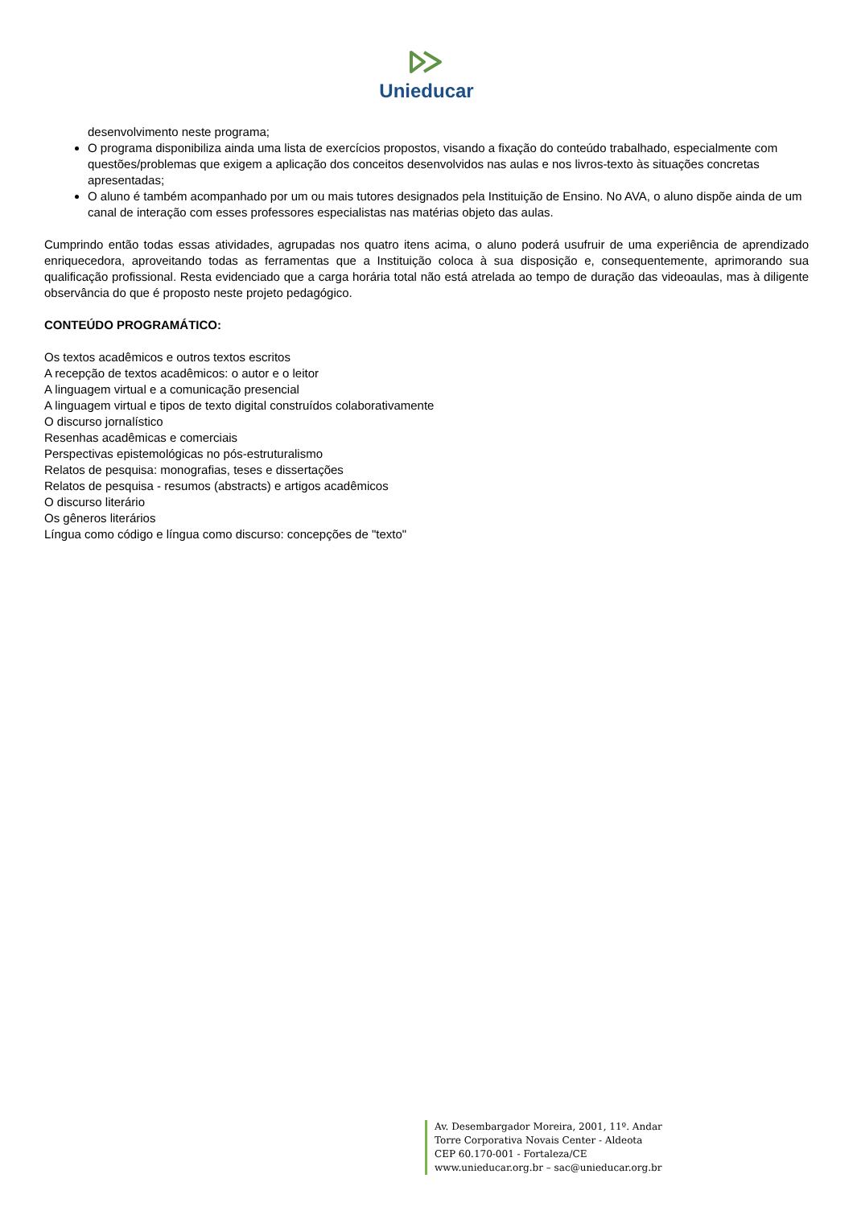Unieducar
desenvolvimento neste programa;
O programa disponibiliza ainda uma lista de exercícios propostos, visando a fixação do conteúdo trabalhado, especialmente com questões/problemas que exigem a aplicação dos conceitos desenvolvidos nas aulas e nos livros-texto às situações concretas apresentadas;
O aluno é também acompanhado por um ou mais tutores designados pela Instituição de Ensino. No AVA, o aluno dispõe ainda de um canal de interação com esses professores especialistas nas matérias objeto das aulas.
Cumprindo então todas essas atividades, agrupadas nos quatro itens acima, o aluno poderá usufruir de uma experiência de aprendizado enriquecedora, aproveitando todas as ferramentas que a Instituição coloca à sua disposição e, consequentemente, aprimorando sua qualificação profissional. Resta evidenciado que a carga horária total não está atrelada ao tempo de duração das videoaulas, mas à diligente observância do que é proposto neste projeto pedagógico.
CONTEÚDO PROGRAMÁTICO:
Os textos acadêmicos e outros textos escritos
A recepção de textos acadêmicos: o autor e o leitor
A linguagem virtual e a comunicação presencial
A linguagem virtual e tipos de texto digital construídos colaborativamente
O discurso jornalístico
Resenhas acadêmicas e comerciais
Perspectivas epistemológicas no pós-estruturalismo
Relatos de pesquisa: monografias, teses e dissertações
Relatos de pesquisa - resumos (abstracts) e artigos acadêmicos
O discurso literário
Os gêneros literários
Língua como código e língua como discurso: concepções de "texto"
Av. Desembargador Moreira, 2001, 11º. Andar
Torre Corporativa Novais Center - Aldeota
CEP 60.170-001 - Fortaleza/CE
www.unieducar.org.br – sac@unieducar.org.br